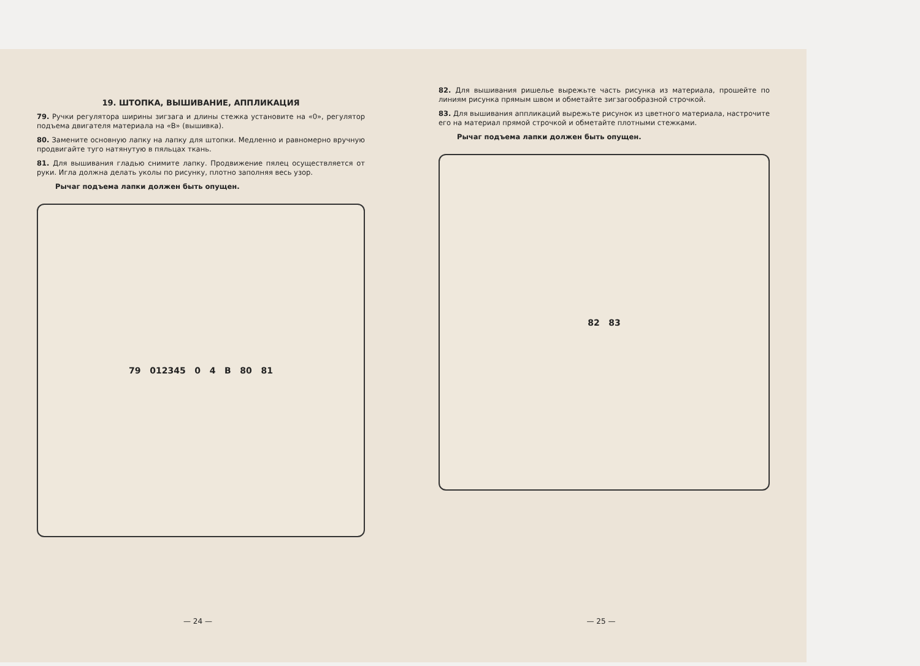19. ШТОПКА, ВЫШИВАНИЕ, АППЛИКАЦИЯ
79. Ручки регулятора ширины зигзага и длины стежка установите на «0», регулятор подъема двигателя материала на «В» (вышивка).
80. Замените основную лапку на лапку для штопки. Медленно и равномерно вручную продвигайте туго натянутую в пяльцах ткань.
81. Для вышивания гладью снимите лапку. Продвижение пялец осуществляется от руки. Игла должна делать уколы по рисунку, плотно заполняя весь узор.
Рычаг подъема лапки должен быть опущен.
79 012345 0 4 В 80 81
— 24 —
82. Для вышивания ришелье вырежьте часть рисунка из материала, прошейте по линиям рисунка прямым швом и обметайте зигзагообразной строчкой.
83. Для вышивания аппликаций вырежьте рисунок из цветного материала, настрочите его на материал прямой строчкой и обметайте плотными стежками.
Рычаг подъема лапки должен быть опущен.
82 83
— 25 —